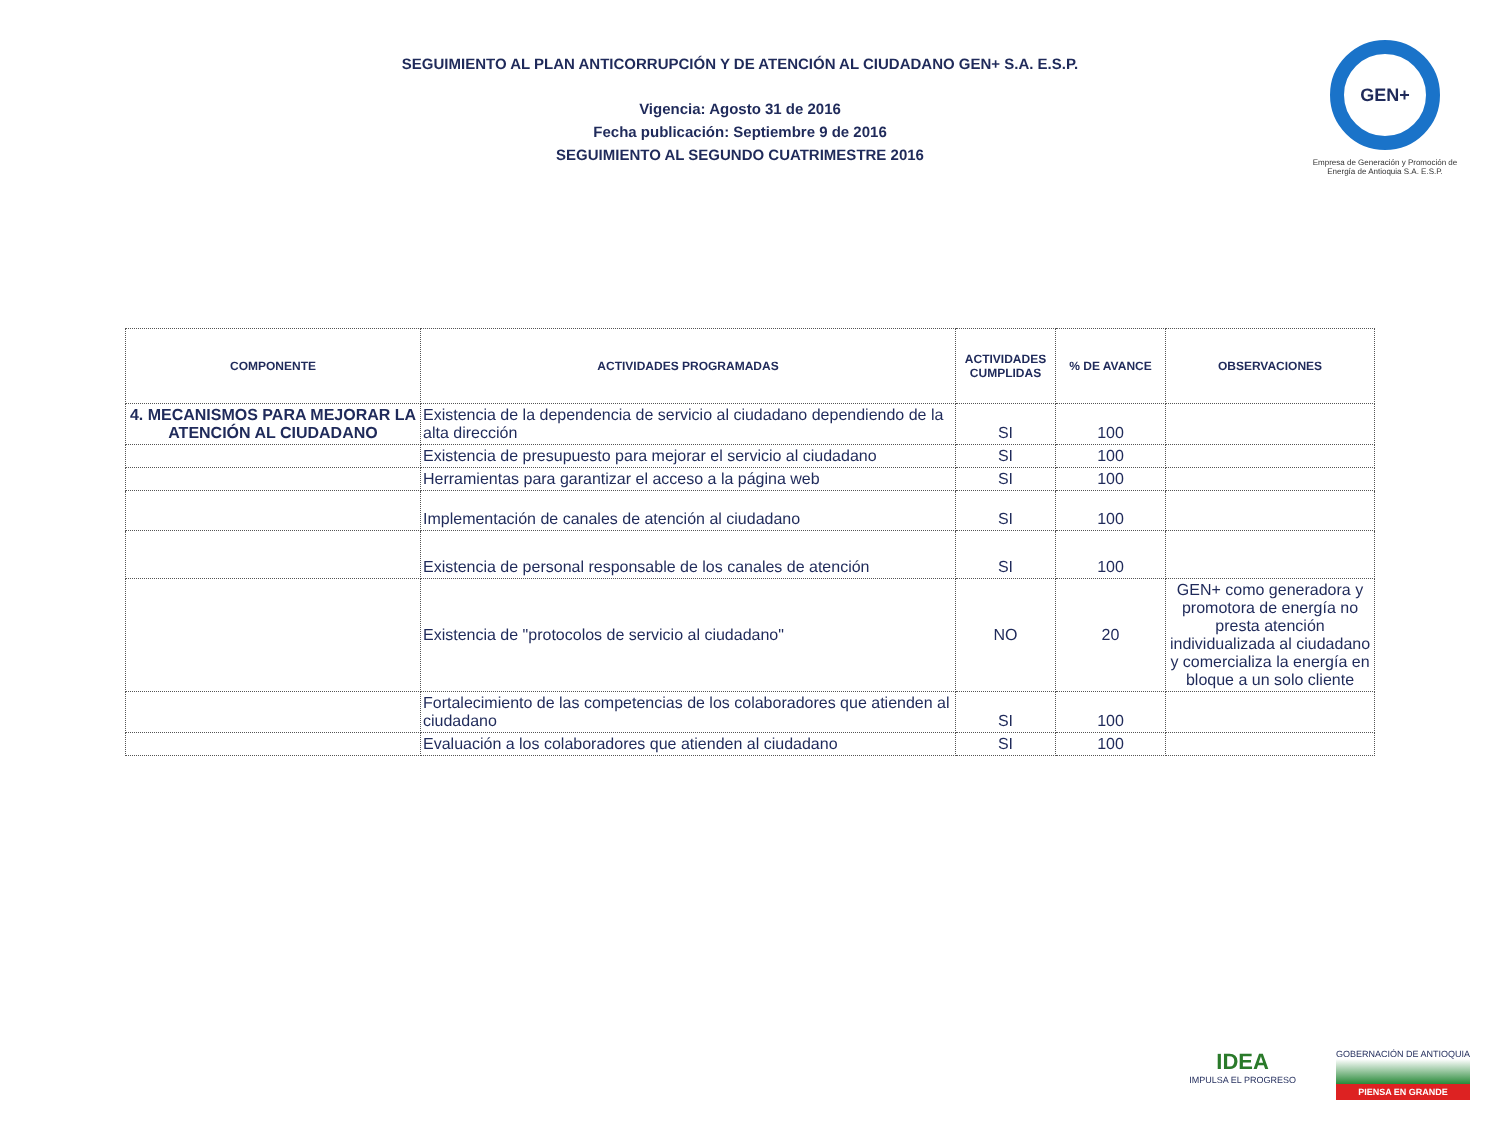SEGUIMIENTO AL PLAN ANTICORRUPCIÓN Y DE ATENCIÓN AL CIUDADANO GEN+ S.A. E.S.P.
Vigencia: Agosto 31 de 2016
Fecha publicación: Septiembre 9 de 2016
SEGUIMIENTO AL SEGUNDO CUATRIMESTRE 2016
GEN+
Empresa de Generación y Promoción de Energía de Antioquia S.A. E.S.P.
| COMPONENTE | ACTIVIDADES PROGRAMADAS | ACTIVIDADES CUMPLIDAS | % DE AVANCE | OBSERVACIONES |
| --- | --- | --- | --- | --- |
| 4. MECANISMOS PARA MEJORAR LA ATENCIÓN AL CIUDADANO | Existencia de la dependencia de servicio al ciudadano dependiendo de la alta dirección | SI | 100 | |
| | Existencia de presupuesto para mejorar el servicio al ciudadano | SI | 100 | |
| | Herramientas para garantizar el acceso a la página web | SI | 100 | |
| | Implementación de canales de atención al ciudadano | SI | 100 | |
| | Existencia de personal responsable de los canales de atención | SI | 100 | |
| | Existencia de "protocolos de servicio al ciudadano" | NO | 20 | GEN+ como generadora y promotora de energía no presta atención individualizada al ciudadano y comercializa la energía en bloque a un solo cliente |
| | Fortalecimiento de las competencias de los colaboradores que atienden al ciudadano | SI | 100 | |
| | Evaluación a los colaboradores que atienden al ciudadano | SI | 100 | |
IDEA
IMPULSA EL PROGRESO
GOBERNACIÓN DE ANTIOQUIA
PIENSA EN GRANDE